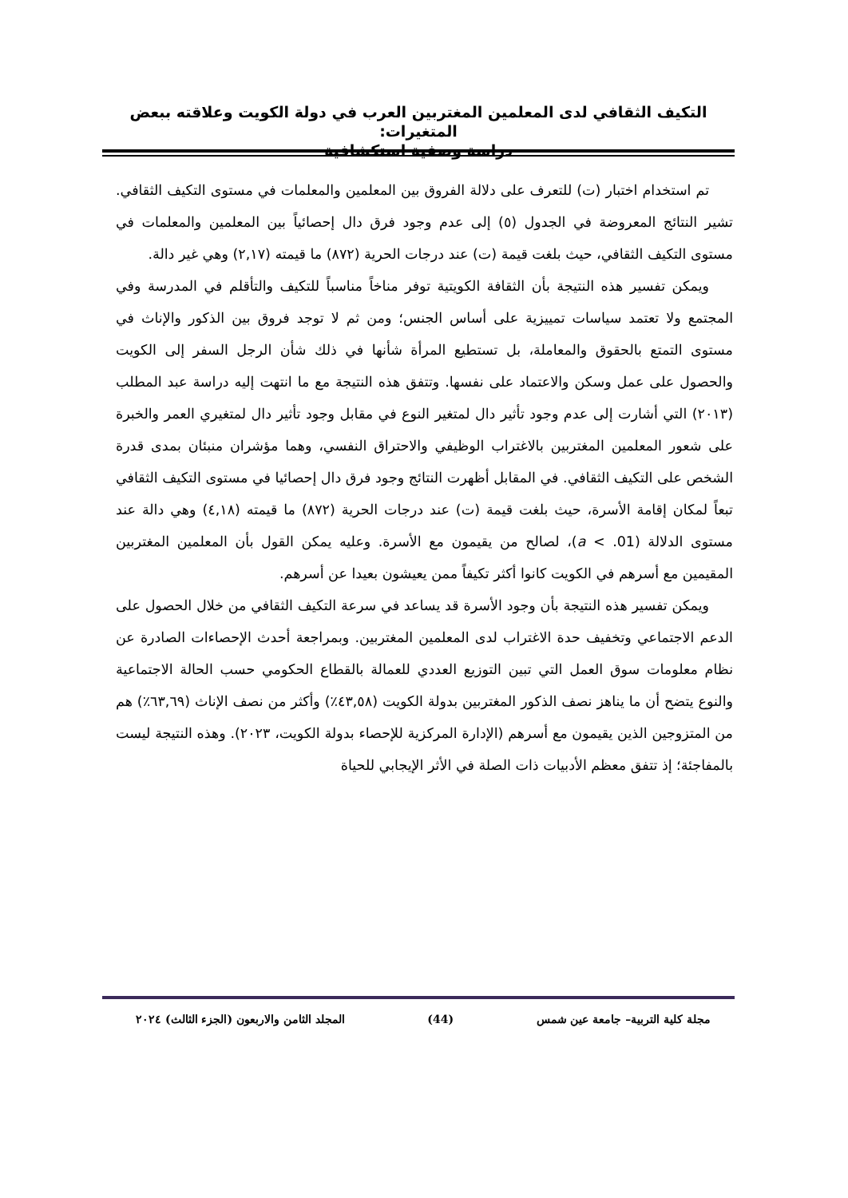التكيف الثقافي لدى المعلمين المغتربين العرب في دولة الكويت وعلاقته ببعض المتغيرات:
دراسة وصفية استكشافية
تم استخدام اختبار (ت) للتعرف على دلالة الفروق بين المعلمين والمعلمات في مستوى التكيف الثقافي. تشير النتائج المعروضة في الجدول (٥) إلى عدم وجود فرق دال إحصائياً بين المعلمين والمعلمات في مستوى التكيف الثقافي، حيث بلغت قيمة (ت) عند درجات الحرية (٨٧٢) ما قيمته (٢,١٧) وهي غير دالة.
ويمكن تفسير هذه النتيجة بأن الثقافة الكويتية توفر مناخاً مناسباً للتكيف والتأقلم في المدرسة وفي المجتمع ولا تعتمد سياسات تمييزية على أساس الجنس؛ ومن ثم لا توجد فروق بين الذكور والإناث في مستوى التمتع بالحقوق والمعاملة، بل تستطيع المرأة شأنها في ذلك شأن الرجل السفر إلى الكويت والحصول على عمل وسكن والاعتماد على نفسها. وتتفق هذه النتيجة مع ما انتهت إليه دراسة عبد المطلب (٢٠١٣) التي أشارت إلى عدم وجود تأثير دال لمتغير النوع في مقابل وجود تأثير دال لمتغيري العمر والخبرة على شعور المعلمين المغتربين بالاغتراب الوظيفي والاحتراق النفسي، وهما مؤشران منبئان بمدى قدرة الشخص على التكيف الثقافي. في المقابل أظهرت النتائج وجود فرق دال إحصائيا في مستوى التكيف الثقافي تبعاً لمكان إقامة الأسرة، حيث بلغت قيمة (ت) عند درجات الحرية (٨٧٢) ما قيمته (٤,١٨) وهي دالة عند مستوى الدلالة (a < .01)، لصالح من يقيمون مع الأسرة. وعليه يمكن القول بأن المعلمين المغتربين المقيمين مع أسرهم في الكويت كانوا أكثر تكيفاً ممن يعيشون بعيدا عن أسرهم.
ويمكن تفسير هذه النتيجة بأن وجود الأسرة قد يساعد في سرعة التكيف الثقافي من خلال الحصول على الدعم الاجتماعي وتخفيف حدة الاغتراب لدى المعلمين المغتربين. وبمراجعة أحدث الإحصاءات الصادرة عن نظام معلومات سوق العمل التي تبين التوزيع العددي للعمالة بالقطاع الحكومي حسب الحالة الاجتماعية والنوع يتضح أن ما يناهز نصف الذكور المغتربين بدولة الكويت (٤٣,٥٨٪) وأكثر من نصف الإناث (٦٣,٦٩٪) هم من المتزوجين الذين يقيمون مع أسرهم (الإدارة المركزية للإحصاء بدولة الكويت، ٢٠٢٣). وهذه النتيجة ليست بالمفاجئة؛ إذ تتفق معظم الأدبيات ذات الصلة في الأثر الإيجابي للحياة
مجلة كلية التربية– جامعة عين شمس (44) المجلد الثامن والاربعون (الجزء الثالث) ٢٠٢٤